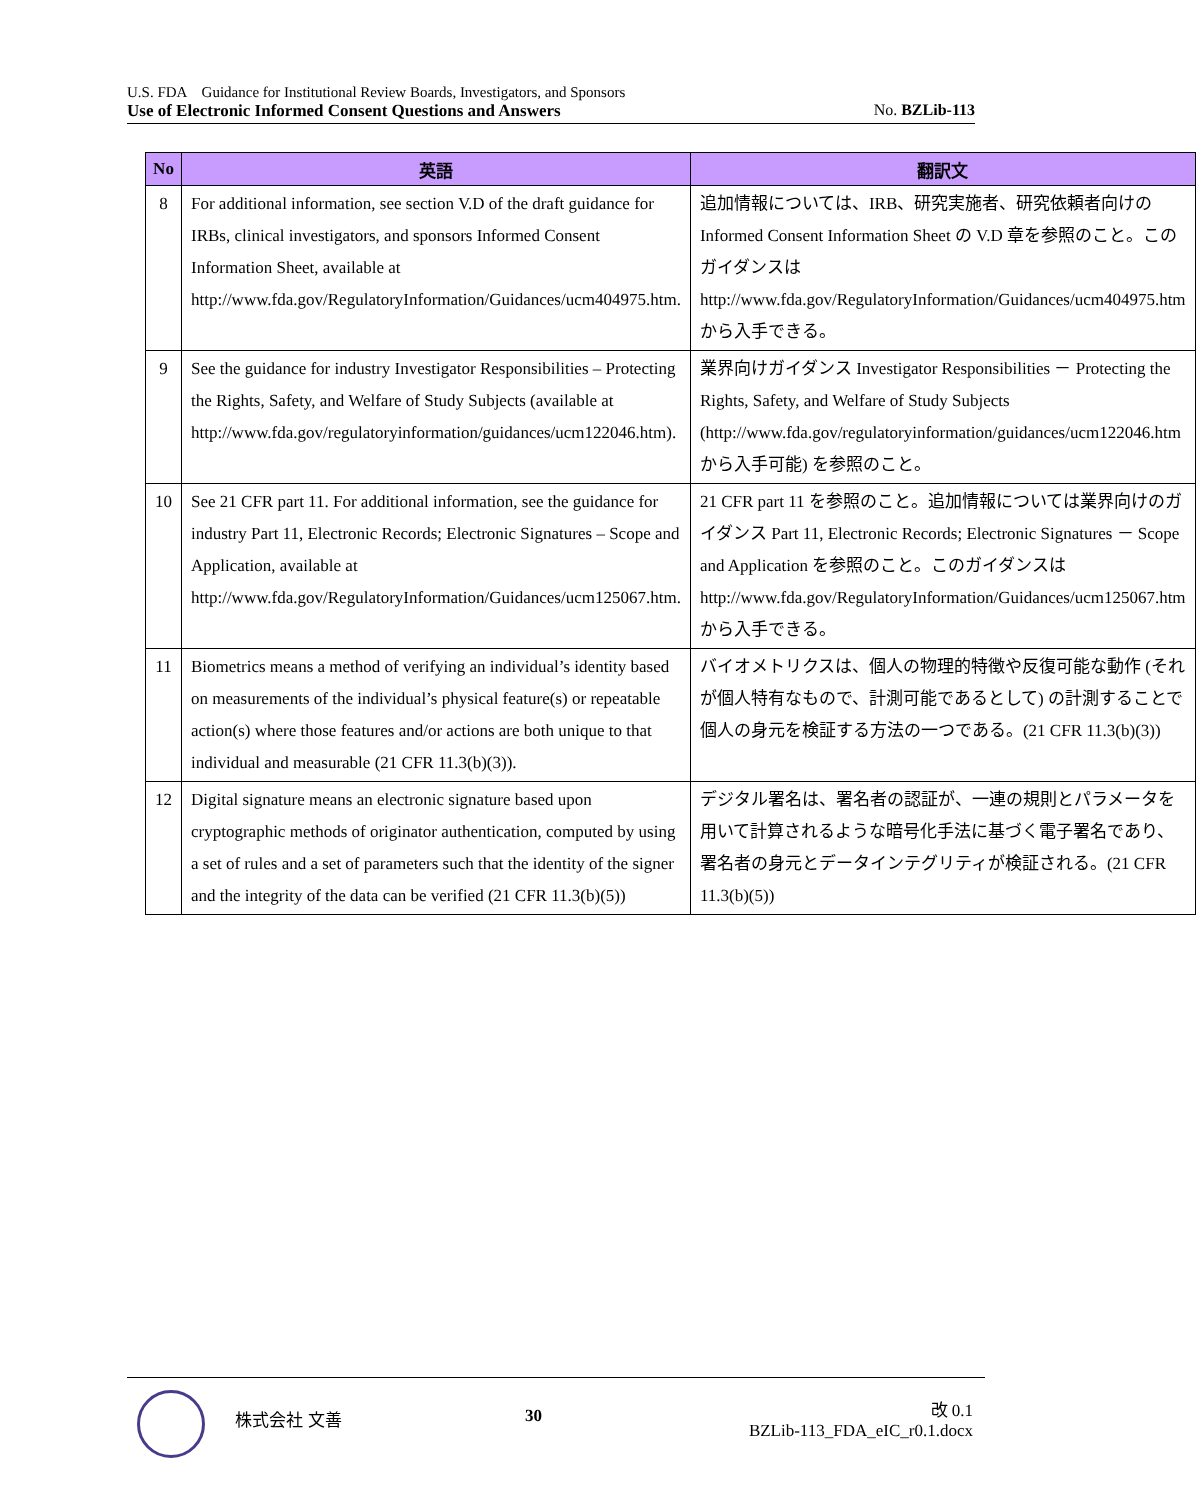U.S. FDA　Guidance for Institutional Review Boards, Investigators, and Sponsors
Use of Electronic Informed Consent Questions and Answers No. BZLib-113
| No | 英語 | 翻訳文 |
| --- | --- | --- |
| 8 | For additional information, see section V.D of the draft guidance for IRBs, clinical investigators, and sponsors Informed Consent Information Sheet, available at http://www.fda.gov/RegulatoryInformation/Guidances/ucm404975.htm. | 追加情報については、IRB、研究実施者、研究依頼者向けの Informed Consent Information Sheet の V.D 章を参照のこと。このガイダンスは http://www.fda.gov/RegulatoryInformation/Guidances/ucm404975.htm から入手できる。 |
| 9 | See the guidance for industry Investigator Responsibilities – Protecting the Rights, Safety, and Welfare of Study Subjects (available at http://www.fda.gov/regulatoryinformation/guidances/ucm122046.htm). | 業界向けガイダンス Investigator Responsibilities － Protecting the Rights, Safety, and Welfare of Study Subjects (http://www.fda.gov/regulatoryinformation/guidances/ucm122046.htm から入手可能) を参照のこと。 |
| 10 | See 21 CFR part 11. For additional information, see the guidance for industry Part 11, Electronic Records; Electronic Signatures – Scope and Application, available at http://www.fda.gov/RegulatoryInformation/Guidances/ucm125067.htm. | 21 CFR part 11 を参照のこと。追加情報については業界向けのガイダンス Part 11, Electronic Records; Electronic Signatures － Scope and Application を参照のこと。このガイダンスは http://www.fda.gov/RegulatoryInformation/Guidances/ucm125067.htm から入手できる。 |
| 11 | Biometrics means a method of verifying an individual’s identity based on measurements of the individual’s physical feature(s) or repeatable action(s) where those features and/or actions are both unique to that individual and measurable (21 CFR 11.3(b)(3)). | バイオメトリクスは、個人の物理的特徴や反復可能な動作 (それが個人特有なもので、計測可能であるとして) の計測することで個人の身元を検証する方法の一つである。(21 CFR 11.3(b)(3)) |
| 12 | Digital signature means an electronic signature based upon cryptographic methods of originator authentication, computed by using a set of rules and a set of parameters such that the identity of the signer and the integrity of the data can be verified (21 CFR 11.3(b)(5)) | デジタル署名は、署名者の認証が、一連の規則とパラメータを用いて計算されるような暗号化手法に基づく電子署名であり、署名者の身元とデータインテグリティが検証される。(21 CFR 11.3(b)(5)) |
株式会社 文善 30
改 0.1
BZLib-113_FDA_eIC_r0.1.docx